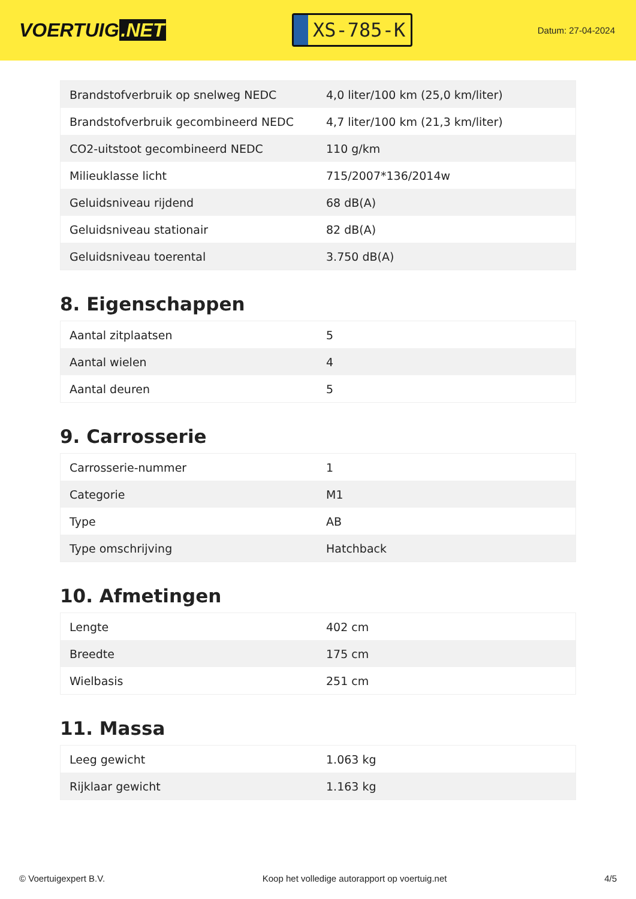VOERTUIG.NET
XS-785-K
Datum: 27-04-2024
| Brandstofverbruik op snelweg NEDC | 4,0 liter/100 km (25,0 km/liter) |
| Brandstofverbruik gecombineerd NEDC | 4,7 liter/100 km (21,3 km/liter) |
| CO2-uitstoot gecombineerd NEDC | 110 g/km |
| Milieuklasse licht | 715/2007*136/2014w |
| Geluidsniveau rijdend | 68 dB(A) |
| Geluidsniveau stationair | 82 dB(A) |
| Geluidsniveau toerental | 3.750 dB(A) |
8. Eigenschappen
| Aantal zitplaatsen | 5 |
| Aantal wielen | 4 |
| Aantal deuren | 5 |
9. Carrosserie
| Carrosserie-nummer | 1 |
| Categorie | M1 |
| Type | AB |
| Type omschrijving | Hatchback |
10. Afmetingen
| Lengte | 402 cm |
| Breedte | 175 cm |
| Wielbasis | 251 cm |
11. Massa
| Leeg gewicht | 1.063 kg |
| Rijklaar gewicht | 1.163 kg |
© Voertuigexpert B.V. Koop het volledige autorapport op voertuig.net 4/5